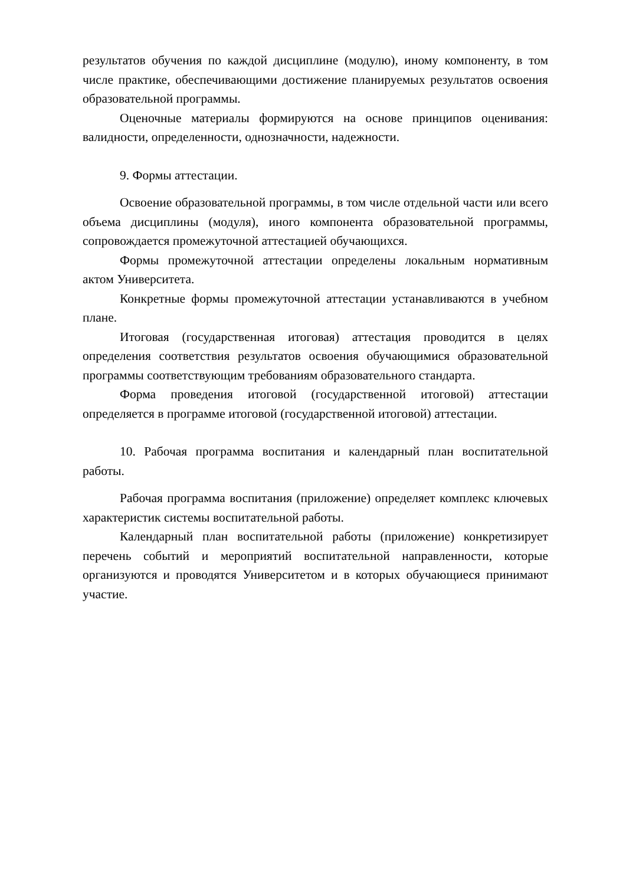результатов обучения по каждой дисциплине (модулю), иному компоненту, в том числе практике, обеспечивающими достижение планируемых результатов освоения образовательной программы.
Оценочные материалы формируются на основе принципов оценивания: валидности, определенности, однозначности, надежности.
9. Формы аттестации.
Освоение образовательной программы, в том числе отдельной части или всего объема дисциплины (модуля), иного компонента образовательной программы, сопровождается промежуточной аттестацией обучающихся.
Формы промежуточной аттестации определены локальным нормативным актом Университета.
Конкретные формы промежуточной аттестации устанавливаются в учебном плане.
Итоговая (государственная итоговая) аттестация проводится в целях определения соответствия результатов освоения обучающимися образовательной программы соответствующим требованиям образовательного стандарта.
Форма проведения итоговой (государственной итоговой) аттестации определяется в программе итоговой (государственной итоговой) аттестации.
10. Рабочая программа воспитания и календарный план воспитательной работы.
Рабочая программа воспитания (приложение) определяет комплекс ключевых характеристик системы воспитательной работы.
Календарный план воспитательной работы (приложение) конкретизирует перечень событий и мероприятий воспитательной направленности, которые организуются и проводятся Университетом и в которых обучающиеся принимают участие.